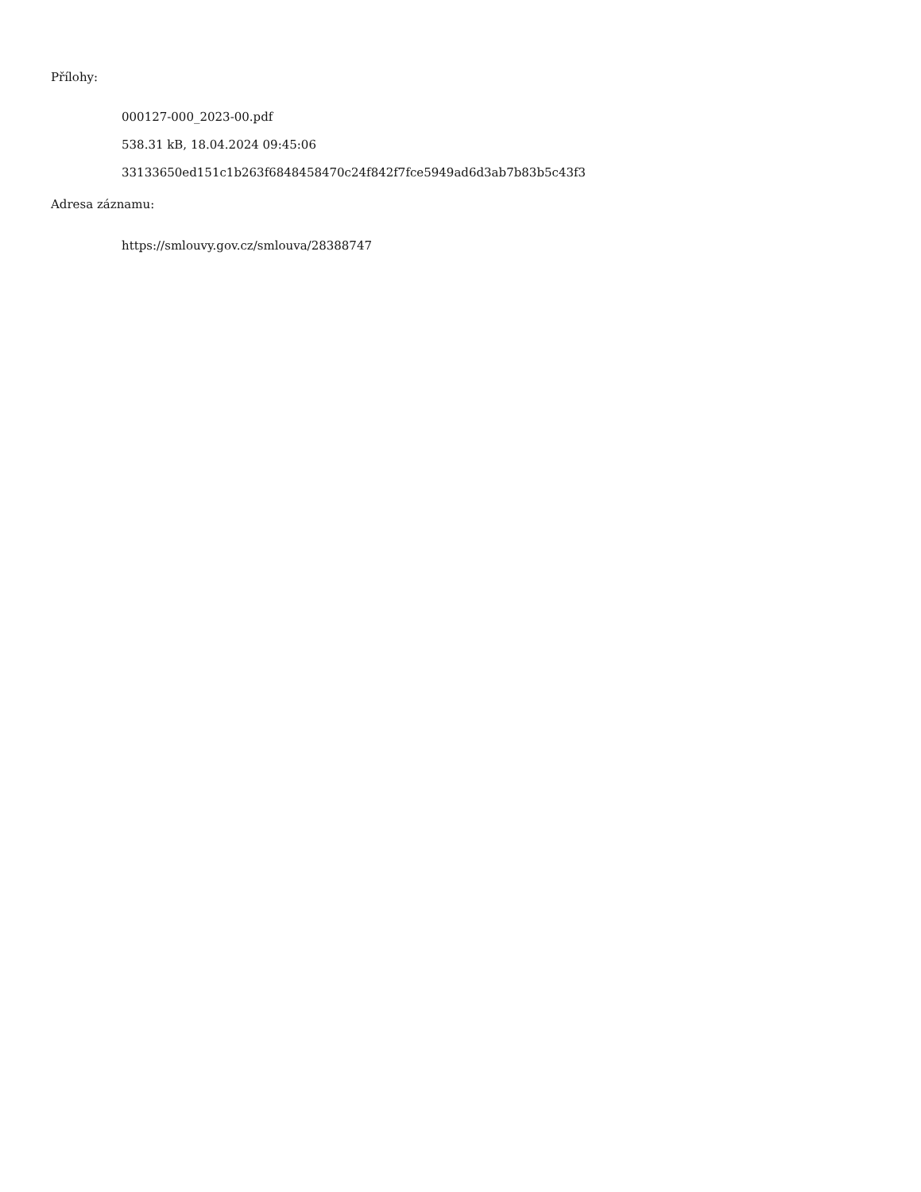Přílohy:
000127-000_2023-00.pdf
538.31 kB, 18.04.2024 09:45:06
33133650ed151c1b263f6848458470c24f842f7fce5949ad6d3ab7b83b5c43f3
Adresa záznamu:
https://smlouvy.gov.cz/smlouva/28388747